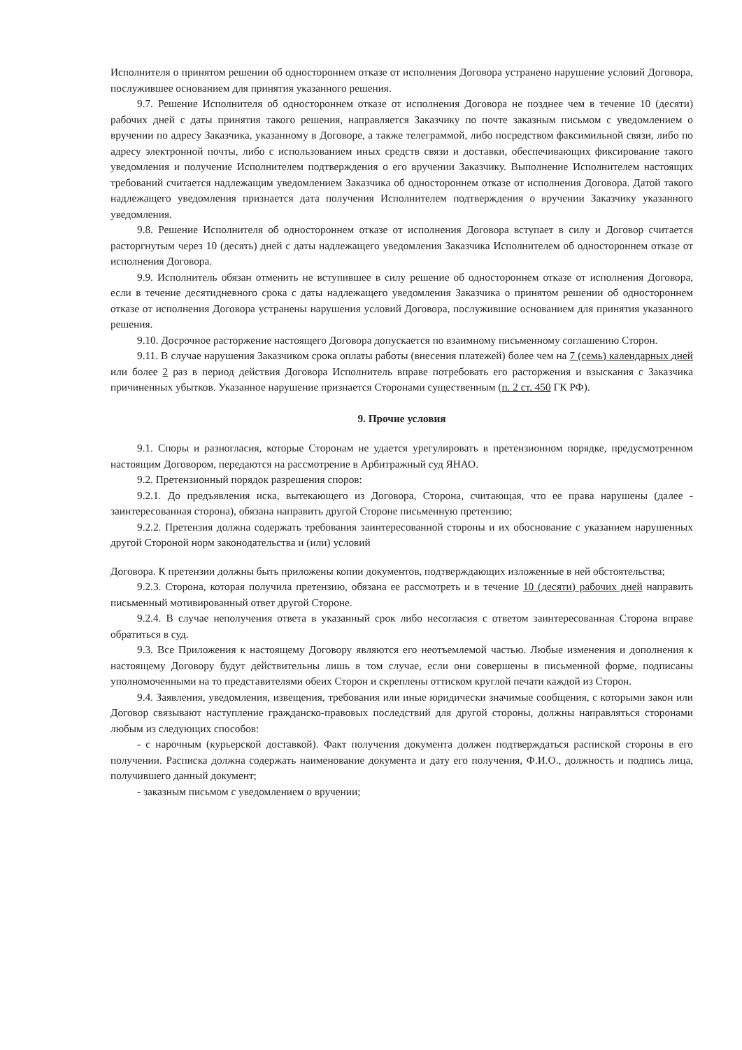Исполнителя о принятом решении об одностороннем отказе от исполнения Договора устранено нарушение условий Договора, послужившее основанием для принятия указанного решения.
9.7. Решение Исполнителя об одностороннем отказе от исполнения Договора не позднее чем в течение 10 (десяти) рабочих дней с даты принятия такого решения, направляется Заказчику по почте заказным письмом с уведомлением о вручении по адресу Заказчика, указанному в Договоре, а также телеграммой, либо посредством факсимильной связи, либо по адресу электронной почты, либо с использованием иных средств связи и доставки, обеспечивающих фиксирование такого уведомления и получение Исполнителем подтверждения о его вручении Заказчику. Выполнение Исполнителем настоящих требований считается надлежащим уведомлением Заказчика об одностороннем отказе от исполнения Договора. Датой такого надлежащего уведомления признается дата получения Исполнителем подтверждения о вручении Заказчику указанного уведомления.
9.8. Решение Исполнителя об одностороннем отказе от исполнения Договора вступает в силу и Договор считается расторгнутым через 10 (десять) дней с даты надлежащего уведомления Заказчика Исполнителем об одностороннем отказе от исполнения Договора.
9.9. Исполнитель обязан отменить не вступившее в силу решение об одностороннем отказе от исполнения Договора, если в течение десятидневного срока с даты надлежащего уведомления Заказчика о принятом решении об одностороннем отказе от исполнения Договора устранены нарушения условий Договора, послужившие основанием для принятия указанного решения.
9.10. Досрочное расторжение настоящего Договора допускается по взаимному письменному соглашению Сторон.
9.11. В случае нарушения Заказчиком срока оплаты работы (внесения платежей) более чем на 7 (семь) календарных дней или более 2 раз в период действия Договора Исполнитель вправе потребовать его расторжения и взыскания с Заказчика причиненных убытков. Указанное нарушение признается Сторонами существенным (п. 2 ст. 450 ГК РФ).
9. Прочие условия
9.1. Споры и разногласия, которые Сторонам не удается урегулировать в претензионном порядке, предусмотренном настоящим Договором, передаются на рассмотрение в Арбитражный суд ЯНАО.
9.2. Претензионный порядок разрешения споров:
9.2.1. До предъявления иска, вытекающего из Договора, Сторона, считающая, что ее права нарушены (далее - заинтересованная сторона), обязана направить другой Стороне письменную претензию;
9.2.2. Претензия должна содержать требования заинтересованной стороны и их обоснование с указанием нарушенных другой Стороной норм законодательства и (или) условий
Договора. К претензии должны быть приложены копии документов, подтверждающих изложенные в ней обстоятельства;
9.2.3. Сторона, которая получила претензию, обязана ее рассмотреть и в течение 10 (десяти) рабочих дней направить письменный мотивированный ответ другой Стороне.
9.2.4. В случае неполучения ответа в указанный срок либо несогласия с ответом заинтересованная Сторона вправе обратиться в суд.
9.3. Все Приложения к настоящему Договору являются его неотъемлемой частью. Любые изменения и дополнения к настоящему Договору будут действительны лишь в том случае, если они совершены в письменной форме, подписаны уполномоченными на то представителями обеих Сторон и скреплены оттиском круглой печати каждой из Сторон.
9.4. Заявления, уведомления, извещения, требования или иные юридически значимые сообщения, с которыми закон или Договор связывают наступление гражданско-правовых последствий для другой стороны, должны направляться сторонами любым из следующих способов:
- с нарочным (курьерской доставкой). Факт получения документа должен подтверждаться распиской стороны в его получении. Расписка должна содержать наименование документа и дату его получения, Ф.И.О., должность и подпись лица, получившего данный документ;
- заказным письмом с уведомлением о вручении;